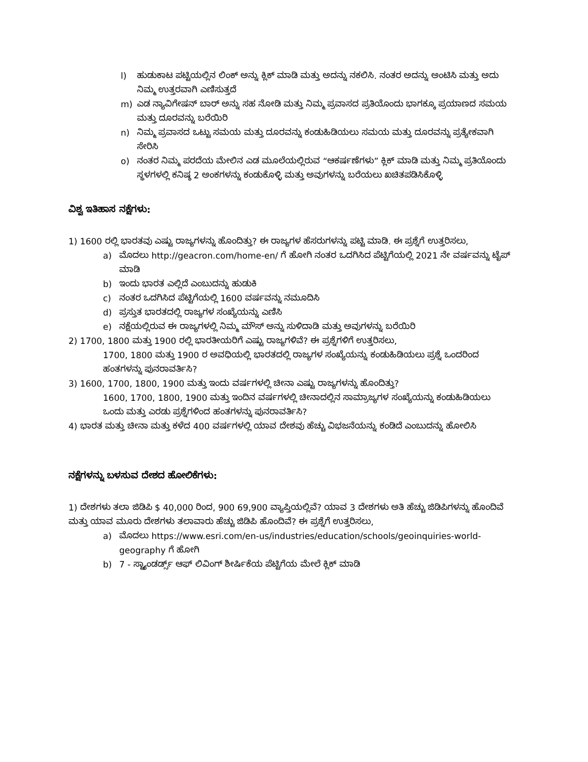l) ಹುಡುಕಾಟ ಪಟ್ಟಿಯಲ್ಲಿನ ಲಿಂಕ್ ಅನ್ನು ಕ್ಲಿಕ್ ಮಾಡಿ ಮತ್ತು ಅದನ್ನು ನಕಲಿಸಿ. ನಂತರ ಅದನ್ನು ಅಂಟಿಸಿ ಮತ್ತು ಅದು ನಿಮ್ಮ ಉತ್ತರವಾಗಿ ಎಣಿಸುತ್ತದೆ
m) ಎಡ ನ್ಯಾವಿಗೇಷನ್ ಬಾರ್ ಅನ್ನು ಸಹ ನೋಡಿ ಮತ್ತು ನಿಮ್ಮ ಪ್ರವಾಸದ ಪ್ರತಿಯೊಂದು ಭಾಗಕ್ಕೂ ಪ್ರಯಾಣದ ಸಮಯ ಮತ್ತು ದೂರವನ್ನು ಬರೆಯಿರಿ
n) ನಿಮ್ಮ ಪ್ರವಾಸದ ಒಟ್ಟು ಸಮಯ ಮತ್ತು ದೂರವನ್ನು ಕಂಡುಹಿಡಿಯಲು ಸಮಯ ಮತ್ತು ದೂರವನ್ನು ಪ್ರತ್ಯೇಕವಾಗಿ ಸೇರಿಸಿ
o) ನಂತರ ನಿಮ್ಮ ಪರದೆಯ ಮೇಲಿನ ಎಡ ಮೂಲೆಯಲ್ಲಿರುವ “ಆಕರ್ಷಣೆಗಳು” ಕ್ಲಿಕ್ ಮಾಡಿ ಮತ್ತು ನಿಮ್ಮ ಪ್ರತಿಯೊಂದು ಸ್ಥಳಗಳಲ್ಲಿ ಕನಿಷ್ಠ 2 ಅಂಕಗಳನ್ನು ಕಂಡುಕೊಳ್ಳಿ ಮತ್ತು ಅವುಗಳನ್ನು ಬರೆಯಲು ಖಚಿತಪಡಿಸಿಕೊಳ್ಳಿ
ವಿಶ್ವ ಇತಿಹಾಸ ನಕ್ಷೆಗಳು:
1) 1600 ರಲ್ಲಿ ಭಾರತವು ಎಷ್ಟು ರಾಜ್ಯಗಳನ್ನು ಹೊಂದಿತ್ತು? ಈ ರಾಜ್ಯಗಳ ಹೆಸರುಗಳನ್ನು ಪಟ್ಟಿ ಮಾಡಿ. ಈ ಪ್ರಶ್ನೆಗೆ ಉತ್ತರಿಸಲು,
a) ಮೊದಲು http://geacron.com/home-en/ ಗೆ ಹೋಗಿ ನಂತರ ಒದಗಿಸಿದ ಪೆಟ್ಟಿಗೆಯಲ್ಲಿ 2021 ನೇ ವರ್ಷವನ್ನು ಟೈಪ್ ಮಾಡಿ
b) ಇಂದು ಭಾರತ ಎಲ್ಲಿದೆ ಎಂಬುದನ್ನು ಹುಡುಕಿ
c) ನಂತರ ಒದಗಿಸಿದ ಪೆಟ್ಟಿಗೆಯಲ್ಲಿ 1600 ವರ್ಷವನ್ನು ನಮೂದಿಸಿ
d) ಪ್ರಸ್ತುತ ಭಾರತದಲ್ಲಿ ರಾಜ್ಯಗಳ ಸಂಖ್ಯೆಯನ್ನು ಎಣಿಸಿ
e) ನಕ್ಷೆಯಲ್ಲಿರುವ ಈ ರಾಜ್ಯಗಳಲ್ಲಿ ನಿಮ್ಮ ಮೌಸ್ ಅನ್ನು ಸುಳಿದಾಡಿ ಮತ್ತು ಅವುಗಳನ್ನು ಬರೆಯಿರಿ
2) 1700, 1800 ಮತ್ತು 1900 ರಲ್ಲಿ ಭಾರತೀಯರಿಗೆ ಎಷ್ಟು ರಾಜ್ಯಗಳಿವೆ? ಈ ಪ್ರಶ್ನೆಗಳಿಗೆ ಉತ್ತರಿಸಲು,
1700, 1800 ಮತ್ತು 1900 ರ ಅವಧಿಯಲ್ಲಿ ಭಾರತದಲ್ಲಿ ರಾಜ್ಯಗಳ ಸಂಖ್ಯೆಯನ್ನು ಕಂಡುಹಿಡಿಯಲು ಪ್ರಶ್ನೆ ಒಂದರಿಂದ ಹಂತಗಳನ್ನು ಪುನರಾವರ್ತಿಸಿ?
3) 1600, 1700, 1800, 1900 ಮತ್ತು ಇಂದು ವರ್ಷಗಳಲ್ಲಿ ಚೀನಾ ಎಷ್ಟು ರಾಜ್ಯಗಳನ್ನು ಹೊಂದಿತ್ತು?
1600, 1700, 1800, 1900 ಮತ್ತು ಇಂದಿನ ವರ್ಷಗಳಲ್ಲಿ ಚೀನಾದಲ್ಲಿನ ಸಾಮ್ರಾಜ್ಯಗಳ ಸಂಖ್ಯೆಯನ್ನು ಕಂಡುಹಿಡಿಯಲು ಒಂದು ಮತ್ತು ಎರಡು ಪ್ರಶ್ನೆಗಳಿಂದ ಹಂತಗಳನ್ನು ಪುನರಾವರ್ತಿಸಿ?
4) ಭಾರತ ಮತ್ತು ಚೀನಾ ಮತ್ತು ಕಳೆದ 400 ವರ್ಷಗಳಲ್ಲಿ ಯಾವ ದೇಶವು ಹೆಚ್ಚು ವಿಭಜನೆಯನ್ನು ಕಂಡಿದೆ ಎಂಬುದನ್ನು ಹೋಲಿಸಿ
ನಕ್ಷೆಗಳನ್ನು ಬಳಸುವ ದೇಶದ ಹೋಲಿಕೆಗಳು:
1) ದೇಶಗಳು ತಲಾ ಜಿಡಿಪಿ $ 40,000 ರಿಂದ, 900 69,900 ವ್ಯಾಪ್ತಿಯಲ್ಲಿವೆ? ಯಾವ 3 ದೇಶಗಳು ಅತಿ ಹೆಚ್ಚು ಜಿಡಿಪಿಗಳನ್ನು ಹೊಂದಿವೆ ಮತ್ತು ಯಾವ ಮೂರು ದೇಶಗಳು ತಲಾವಾರು ಹೆಚ್ಚು ಜಿಡಿಪಿ ಹೊಂದಿವೆ? ಈ ಪ್ರಶ್ನೆಗೆ ಉತ್ತರಿಸಲು,
a) ಮೊದಲು https://www.esri.com/en-us/industries/education/schools/geoinquiries-world-geography ಗೆ ಹೋಗಿ
b) 7 - ಸ್ಟ್ಯಾಂಡರ್ಡ್ಸ್ ಆಫ್ ಲಿವಿಂಗ್ ಶೀರ್ಷಿಕೆಯ ಪೆಟ್ಟಿಗೆಯ ಮೇಲೆ ಕ್ಲಿಕ್ ಮಾಡಿ